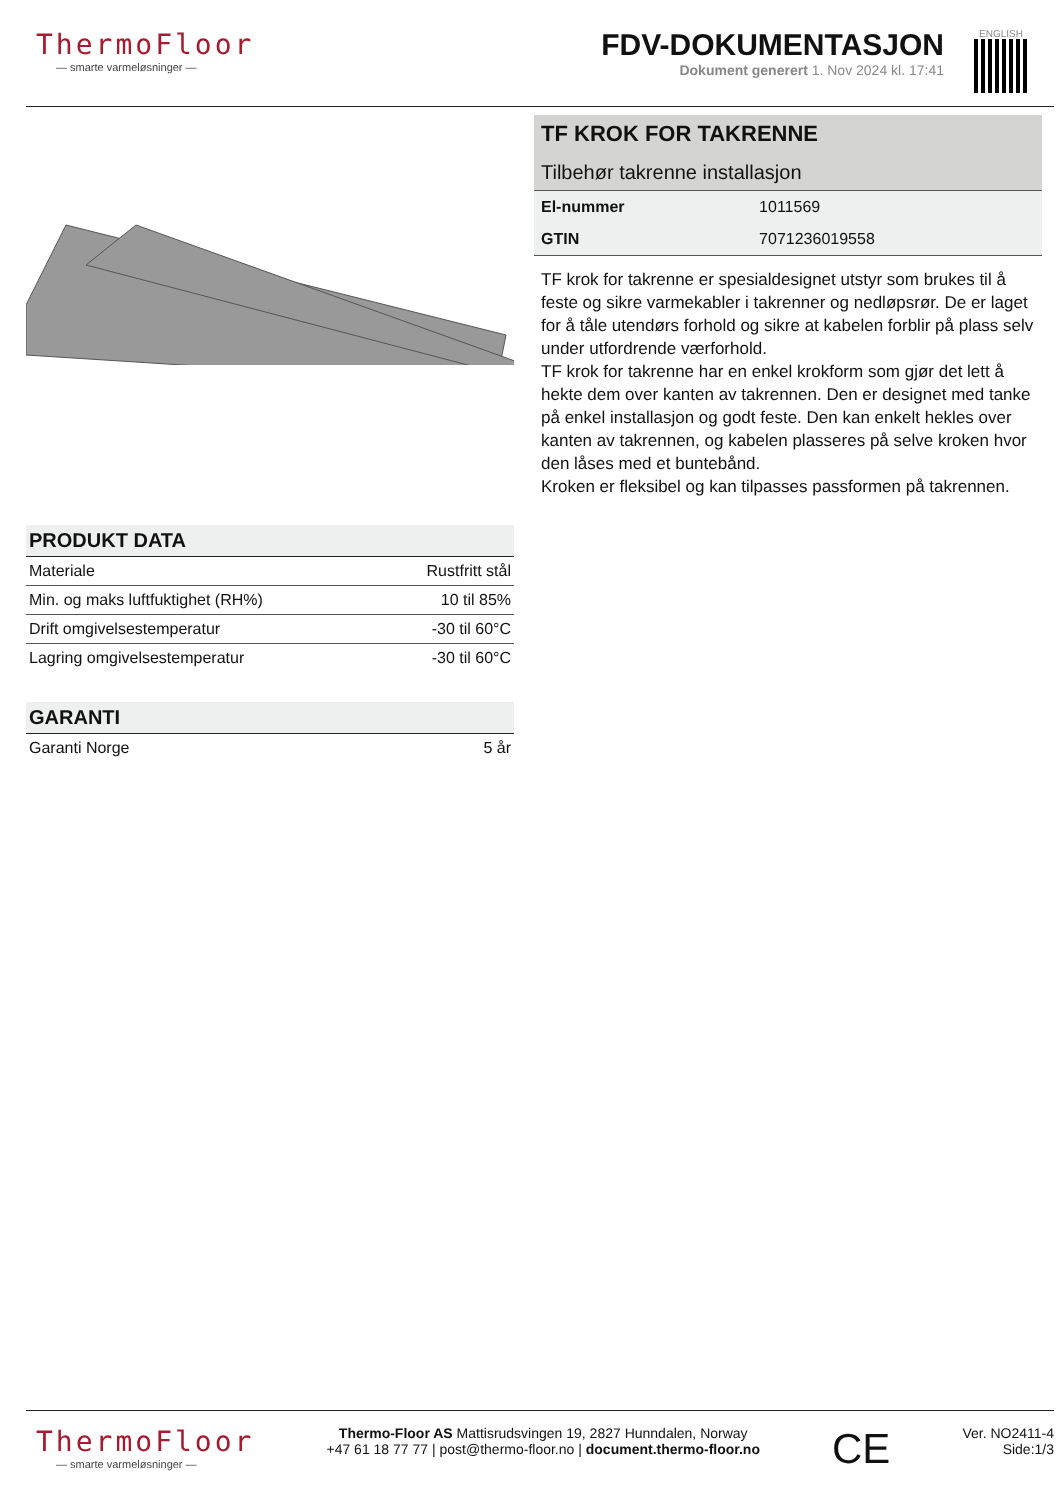ThermoFloor
— smarte varmeløsninger —
FDV-DOKUMENTASJON
Dokument generert 1. Nov 2024 kl. 17:41
ENGLISH
PRODUKT DATA
| Materiale | Rustfritt stål |
| Min. og maks luftfuktighet (RH%) | 10 til 85% |
| Drift omgivelsestemperatur | -30 til 60°C |
| Lagring omgivelsestemperatur | -30 til 60°C |
GARANTI
| Garanti Norge | 5 år |
TF KROK FOR TAKRENNE
Tilbehør takrenne installasjon
| El-nummer | 1011569 |
| GTIN | 7071236019558 |
TF krok for takrenne er spesialdesignet utstyr som brukes til å feste og sikre varmekabler i takrenner og nedløpsrør. De er laget for å tåle utendørs forhold og sikre at kabelen forblir på plass selv under utfordrende værforhold.
TF krok for takrenne har en enkel krokform som gjør det lett å hekte dem over kanten av takrennen. Den er designet med tanke på enkel installasjon og godt feste. Den kan enkelt hekles over kanten av takrennen, og kabelen plasseres på selve kroken hvor den låses med et buntebånd.
Kroken er fleksibel og kan tilpasses passformen på takrennen.
ThermoFloor
— smarte varmeløsninger —
Thermo-Floor AS Mattisrudsvingen 19, 2827 Hunndalen, Norway
+47 61 18 77 77 | post@thermo-floor.no | document.thermo-floor.no
CE
Ver. NO2411-4
Side:1/3